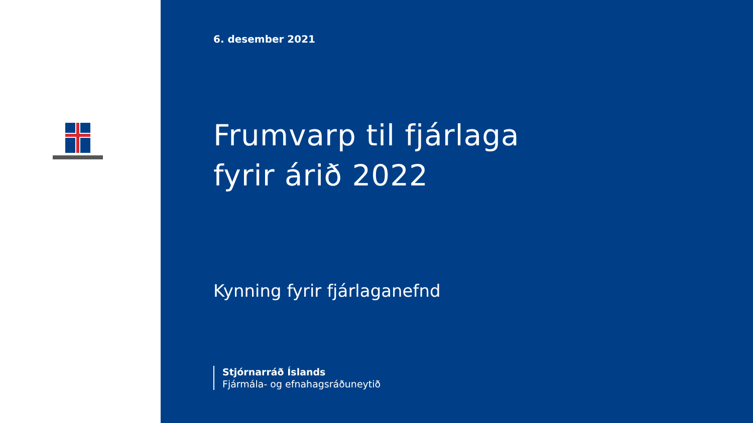6. desember 2021
Frumvarp til fjárlaga
fyrir árið 2022
Kynning fyrir fjárlaganefnd
Stjórnarráð Íslands
Fjármála- og efnahagsráðuneytið